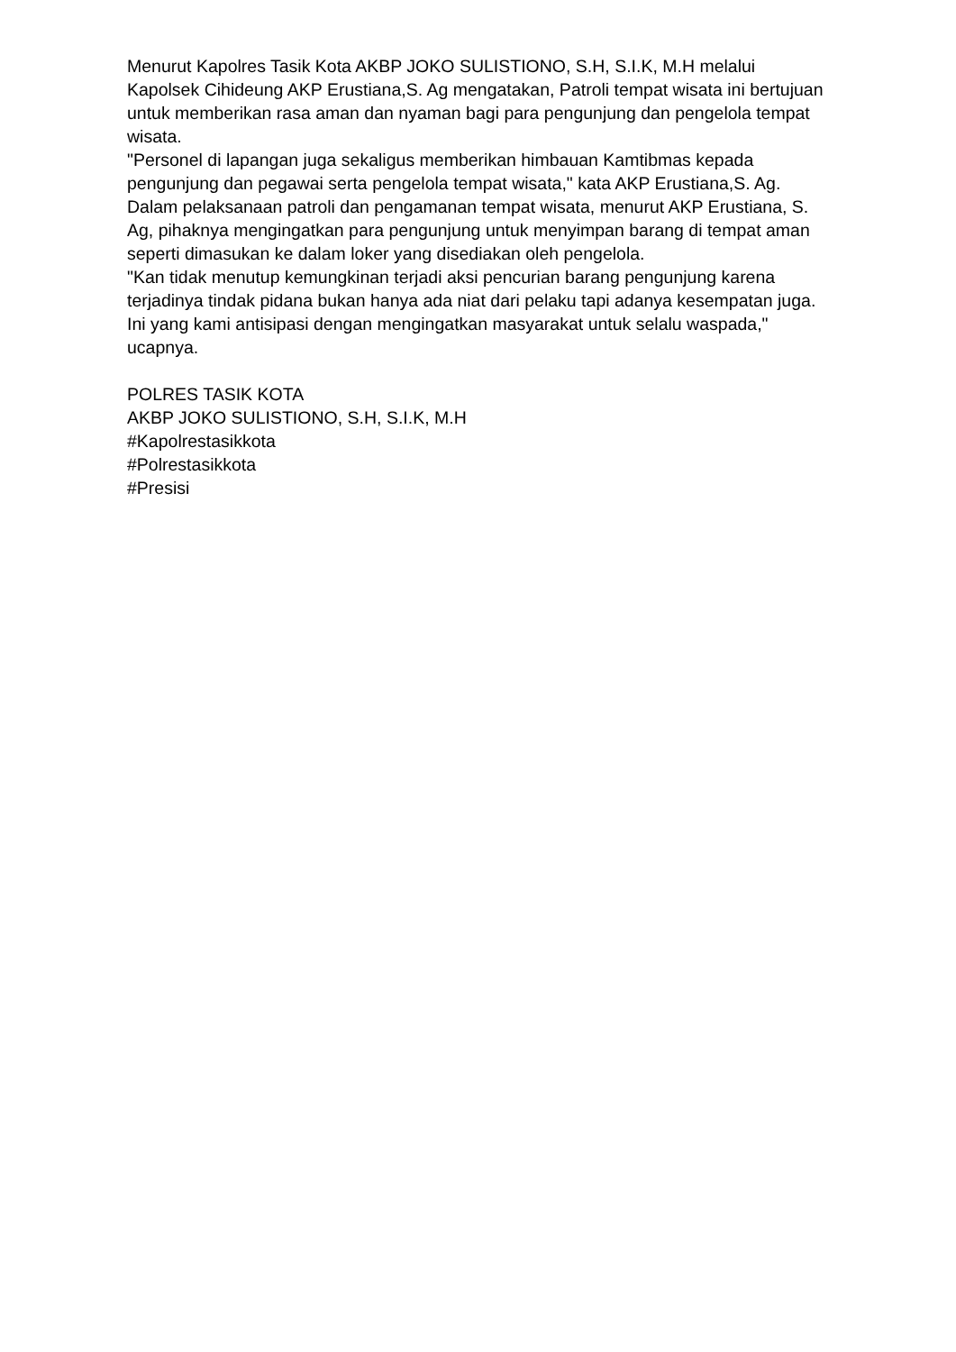Menurut Kapolres Tasik Kota AKBP JOKO SULISTIONO, S.H, S.I.K, M.H melalui Kapolsek Cihideung AKP Erustiana,S. Ag mengatakan, Patroli tempat wisata ini bertujuan untuk memberikan rasa aman dan nyaman bagi para pengunjung dan pengelola tempat wisata.
"Personel di lapangan juga sekaligus memberikan himbauan Kamtibmas kepada pengunjung dan pegawai serta pengelola tempat wisata," kata AKP Erustiana,S. Ag.
Dalam pelaksanaan patroli dan pengamanan tempat wisata, menurut AKP Erustiana, S. Ag, pihaknya mengingatkan para pengunjung untuk menyimpan barang di tempat aman seperti dimasukan ke dalam loker yang disediakan oleh pengelola.
"Kan tidak menutup kemungkinan terjadi aksi pencurian barang pengunjung karena terjadinya tindak pidana bukan hanya ada niat dari pelaku tapi adanya kesempatan juga. Ini yang kami antisipasi dengan mengingatkan masyarakat untuk selalu waspada," ucapnya.
POLRES TASIK KOTA
AKBP JOKO SULISTIONO, S.H, S.I.K, M.H
#Kapolrestasikkota
#Polrestasikkota
#Presisi